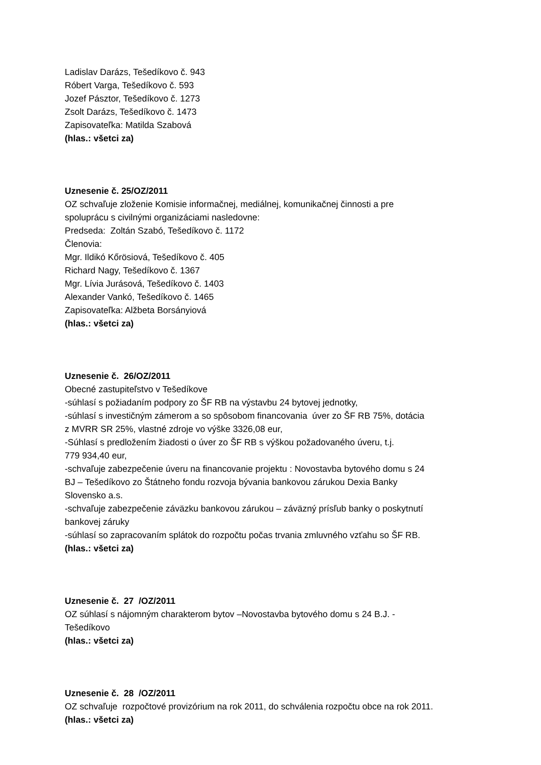Ladislav Darázs, Tešedíkovo č. 943
Róbert Varga, Tešedíkovo č. 593
Jozef Pásztor, Tešedíkovo č. 1273
Zsolt Darázs, Tešedíkovo č. 1473
Zapisovateľka: Matilda Szabová
(hlas.: všetci za)
Uznesenie č. 25/OZ/2011
OZ schvaľuje zloženie Komisie informačnej, mediálnej, komunikačnej činnosti a pre
spoluprácu s civilnými organizáciami nasledovne:
Predseda: Zoltán Szabó, Tešedíkovo č. 1172
Členovia:
Mgr. Ildikó Kőrösiová, Tešedíkovo č. 405
Richard Nagy, Tešedíkovo č. 1367
Mgr. Lívia Jurásová, Tešedíkovo č. 1403
Alexander Vankó, Tešedíkovo č. 1465
Zapisovateľka: Alžbeta Borsányiová
(hlas.: všetci za)
Uznesenie č. 26/OZ/2011
Obecné zastupiteľstvo v Tešedíkove
-súhlasí s požiadaním podpory zo ŠF RB na výstavbu 24 bytovej jednotky,
-súhlasí s investičným zámerom a so spôsobom financovania úver zo ŠF RB 75%, dotácia
z MVRR SR 25%, vlastné zdroje vo výške 3326,08 eur,
-Súhlasí s predložením žiadosti o úver zo ŠF RB s výškou požadovaného úveru, t.j.
779 934,40 eur,
-schvaľuje zabezpečenie úveru na financovanie projektu : Novostavba bytového domu s 24
BJ – Tešedíkovo zo Štátneho fondu rozvoja bývania bankovou zárukou Dexia Banky
Slovensko a.s.
-schvaľuje zabezpečenie záväzku bankovou zárukou – záväzný prísľub banky o poskytnutí
bankovej záruky
-súhlasí so zapracovaním splátok do rozpočtu počas trvania zmluvného vzťahu so ŠF RB.
(hlas.: všetci za)
Uznesenie č. 27 /OZ/2011
OZ súhlasí s nájomným charakterom bytov –Novostavba bytového domu s 24 B.J. -
Tešedíkovo
(hlas.: všetci za)
Uznesenie č. 28 /OZ/2011
OZ schvaľuje rozpočtové provizórium na rok 2011, do schválenia rozpočtu obce na rok 2011.
(hlas.: všetci za)